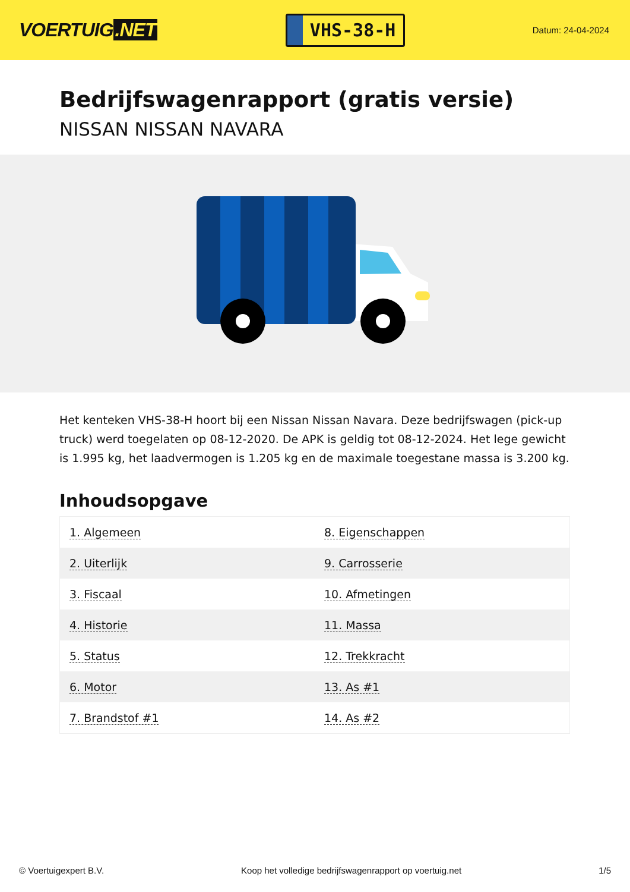VOERTUIG.NET
VHS-38-H
Datum: 24-04-2024
Bedrijfswagenrapport (gratis versie)
NISSAN NISSAN NAVARA
Het kenteken VHS-38-H hoort bij een Nissan Nissan Navara. Deze bedrijfswagen (pick-up truck) werd toegelaten op 08-12-2020. De APK is geldig tot 08-12-2024. Het lege gewicht is 1.995 kg, het laadvermogen is 1.205 kg en de maximale toegestane massa is 3.200 kg.
Inhoudsopgave
| 1. Algemeen | 8. Eigenschappen |
| 2. Uiterlijk | 9. Carrosserie |
| 3. Fiscaal | 10. Afmetingen |
| 4. Historie | 11. Massa |
| 5. Status | 12. Trekkracht |
| 6. Motor | 13. As #1 |
| 7. Brandstof #1 | 14. As #2 |
© Voertuigexpert B.V. Koop het volledige bedrijfswagenrapport op voertuig.net 1/5